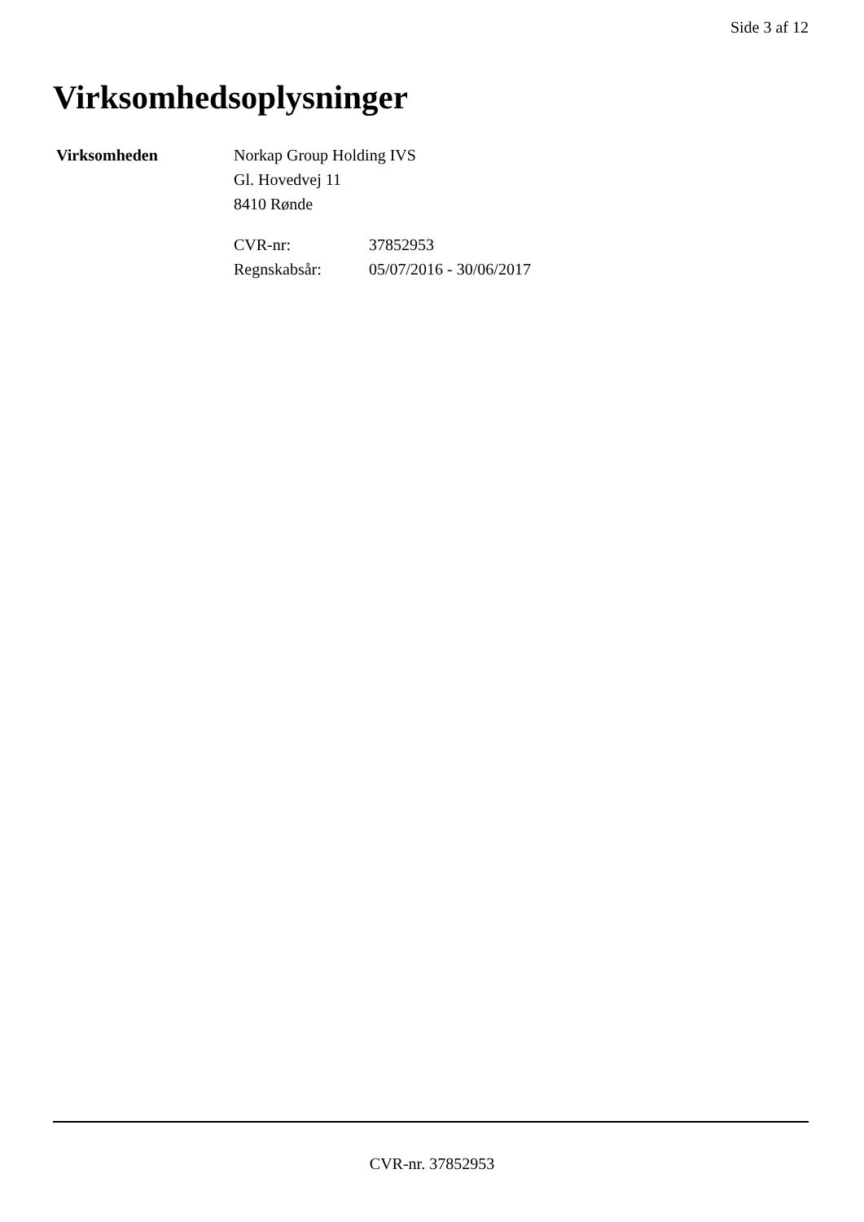Side 3 af 12
Virksomhedsoplysninger
Virksomheden Norkap Group Holding IVS
Gl. Hovedvej 11
8410 Rønde
| CVR-nr: | 37852953 |
| Regnskabsår: | 05/07/2016 - 30/06/2017 |
CVR-nr. 37852953